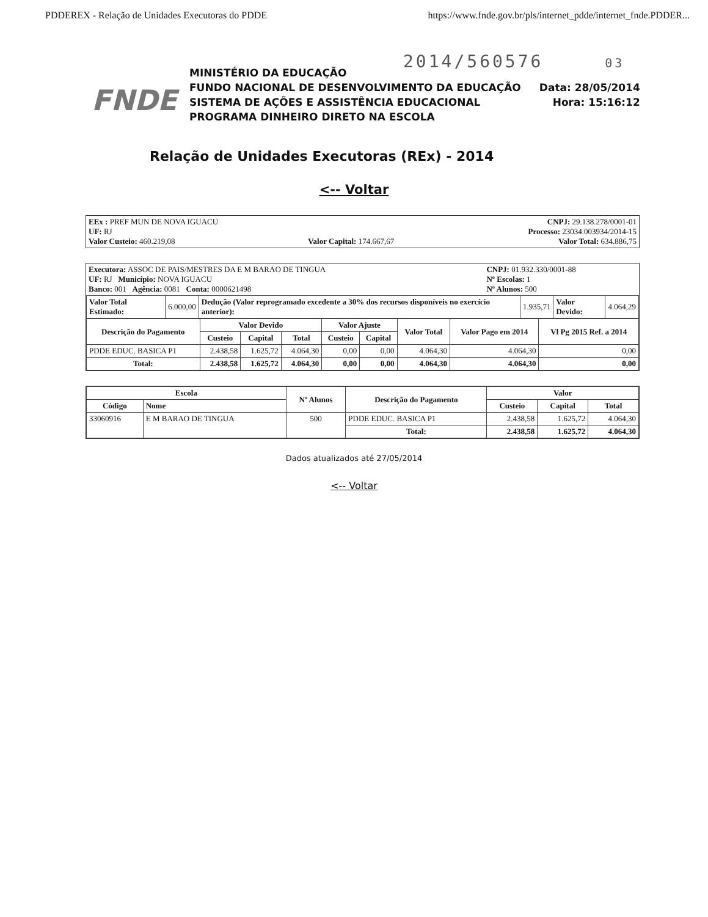PDDEREX - Relação de Unidades Executoras do PDDE https://www.fnde.gov.br/pls/internet_pdde/internet_fnde.PDDER...
2014/560576 03
FNDE
MINISTÉRIO DA EDUCAÇÃO
FUNDO NACIONAL DE DESENVOLVIMENTO DA EDUCAÇÃO
SISTEMA DE AÇÕES E ASSISTÊNCIA EDUCACIONAL
PROGRAMA DINHEIRO DIRETO NA ESCOLA
Data: 28/05/2014
Hora: 15:16:12
Relação de Unidades Executoras (REx) - 2014
<-- Voltar
| EEx : PREF MUN DE NOVA IGUACU UF: RJ Valor Custeio: 460.219,08 | Valor Capital: 174.667,67 | CNPJ: 29.138.278/0001-01 Processo: 23034.003934/2014-15 Valor Total: 634.886,75 |
| Executora: ASSOC DE PAIS/MESTRES DA E M BARAO DE TINGUA UF: RJ Município: NOVA IGUACU Banco: 001 Agência: 0081 Conta: 0000621498 | CNPJ: 01.932.330/0001-88 Nº Escolas: 1 Nº Alunos: 500 |
| Valor Total Estimado: | 6.000,00 | Dedução (Valor reprogramado excedente a 30% dos recursos disponíveis no exercício anterior): | 1.935,71 | Valor Devido: | 4.064,29 |
| Descrição do Pagamento | Valor Devido | | | Valor Ajuste | | Valor Total | Valor Pago em 2014 | Vl Pg 2015 Ref. a 2014 |
| --- | --- | --- | --- | --- | --- | --- | --- | --- |
| | Custeio | Capital | Total | Custeio | Capital | | | |
| PDDE EDUC. BASICA P1 | 2.438,58 | 1.625,72 | 4.064,30 | 0,00 | 0,00 | 4.064,30 | 4.064,30 | 0,00 |
| Total: | 2.438,58 | 1.625,72 | 4.064,30 | 0,00 | 0,00 | 4.064,30 | 4.064,30 | 0,00 |
| Escola | | Nº Alunos | Descrição do Pagamento | Valor | | |
| --- | --- | --- | --- | --- | --- | --- |
| Código | Nome | | | Custeio | Capital | Total |
| 33060916 | E M BARAO DE TINGUA | 500 | PDDE EDUC. BASICA P1 | 2.438,58 | 1.625,72 | 4.064,30 |
| | | | Total: | 2.438,58 | 1.625,72 | 4.064,30 |
Dados atualizados até 27/05/2014
<-- Voltar